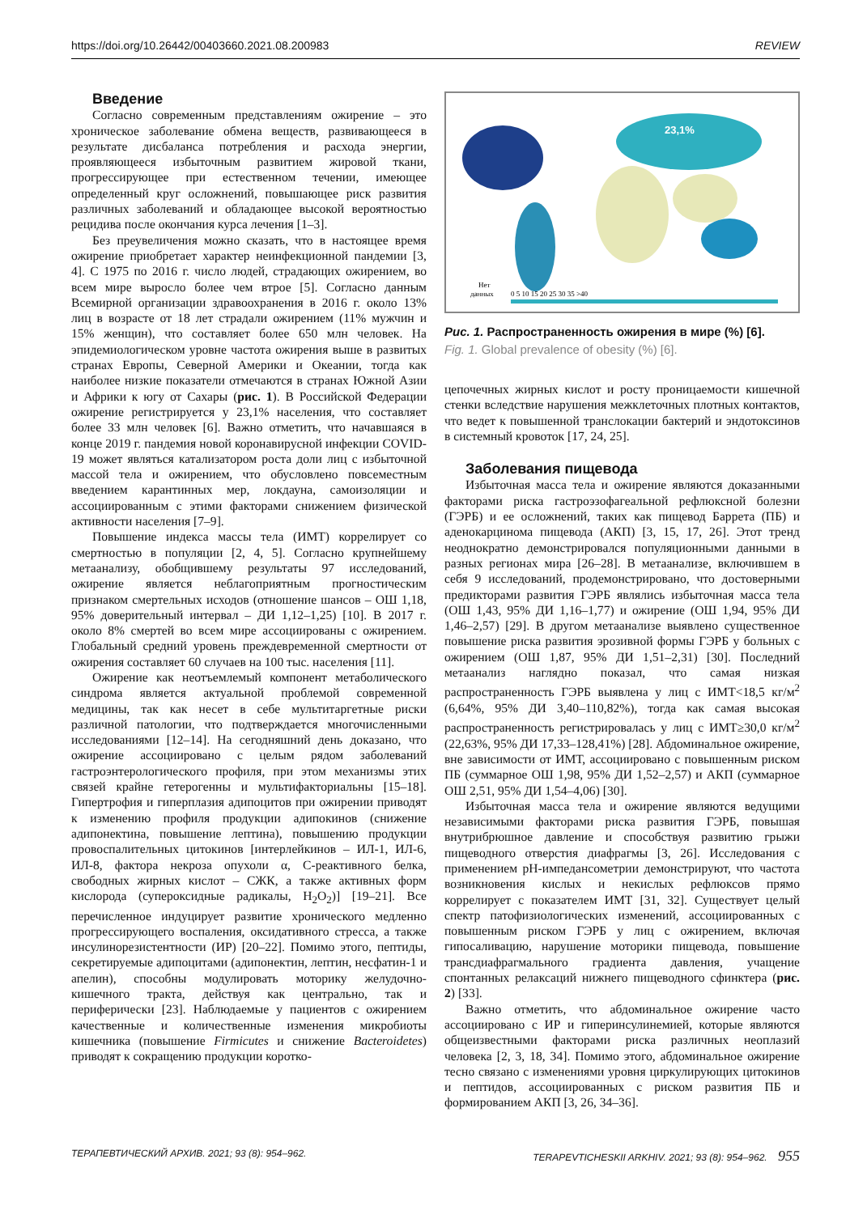https://doi.org/10.26442/00403660.2021.08.200983 REVIEW
Введение
Согласно современным представлениям ожирение – это хроническое заболевание обмена веществ, развивающееся в результате дисбаланса потребления и расхода энергии, проявляющееся избыточным развитием жировой ткани, прогрессирующее при естественном течении, имеющее определенный круг осложнений, повышающее риск развития различных заболеваний и обладающее высокой вероятностью рецидива после окончания курса лечения [1–3].
Без преувеличения можно сказать, что в настоящее время ожирение приобретает характер неинфекционной пандемии [3, 4]. С 1975 по 2016 г. число людей, страдающих ожирением, во всем мире выросло более чем втрое [5]. Согласно данным Всемирной организации здравоохранения в 2016 г. около 13% лиц в возрасте от 18 лет страдали ожирением (11% мужчин и 15% женщин), что составляет более 650 млн человек. На эпидемиологическом уровне частота ожирения выше в развитых странах Европы, Северной Америки и Океании, тогда как наиболее низкие показатели отмечаются в странах Южной Азии и Африки к югу от Сахары (рис. 1). В Российской Федерации ожирение регистрируется у 23,1% населения, что составляет более 33 млн человек [6]. Важно отметить, что начавшаяся в конце 2019 г. пандемия новой коронавирусной инфекции COVID-19 может являться катализатором роста доли лиц с избыточной массой тела и ожирением, что обусловлено повсеместным введением карантинных мер, локдауна, самоизоляции и ассоциированным с этими факторами снижением физической активности населения [7–9].
Повышение индекса массы тела (ИМТ) коррелирует со смертностью в популяции [2, 4, 5]. Согласно крупнейшему метаанализу, обобщившему результаты 97 исследований, ожирение является неблагоприятным прогностическим признаком смертельных исходов (отношение шансов – ОШ 1,18, 95% доверительный интервал – ДИ 1,12–1,25) [10]. В 2017 г. около 8% смертей во всем мире ассоциированы с ожирением. Глобальный средний уровень преждевременной смертности от ожирения составляет 60 случаев на 100 тыс. населения [11].
Ожирение как неотъемлемый компонент метаболического синдрома является актуальной проблемой современной медицины, так как несет в себе мультитаргетные риски различной патологии, что подтверждается многочисленными исследованиями [12–14]. На сегодняшний день доказано, что ожирение ассоциировано с целым рядом заболеваний гастроэнтерологического профиля, при этом механизмы этих связей крайне гетерогенны и мультифакториальны [15–18]. Гипертрофия и гиперплазия адипоцитов при ожирении приводят к изменению профиля продукции адипокинов (снижение адипонектина, повышение лептина), повышению продукции провоспалительных цитокинов [интерлейкинов – ИЛ-1, ИЛ-6, ИЛ-8, фактора некроза опухоли α, С-реактивного белка, свободных жирных кислот – СЖК, а также активных форм кислорода (супероксидные радикалы, H<sub>2</sub>O<sub>2</sub>)] [19–21]. Все перечисленное индуцирует развитие хронического медленно прогрессирующего воспаления, оксидативного стресса, а также инсулинорезистентности (ИР) [20–22]. Помимо этого, пептиды, секретируемые адипоцитами (адипонектин, лептин, несфатин-1 и апелин), способны модулировать моторику желудочно-кишечного тракта, действуя как централ­ьно, так и периферически [23]. Наблюдаемые у пациентов с ожирением качественные и количественные изменения микробиоты кишечника (повышение Firmicutes и снижение Bacteroidetes) приводят к сокращению продукции коротко-
23,1%
Нет
данных
0 5 10 15 20 25 30 35 >40
Рис. 1. Распространенность ожирения в мире (%) [6].
Fig. 1. Global prevalence of obesity (%) [6].
цепочечных жирных кислот и росту проницаемости кишечной стенки вследствие нарушения межклеточных плотных контактов, что ведет к повышенной транслокации бактерий и эндотоксинов в системный кровоток [17, 24, 25].
Заболевания пищевода
Избыточная масса тела и ожирение являются доказанными факторами риска гастроэзофагеальной рефлюксной болезни (ГЭРБ) и ее осложнений, таких как пищевод Баррета (ПБ) и аденокарцинома пищевода (АКП) [3, 15, 17, 26]. Этот тренд неоднократно демонстрировался популяционными данными в разных регионах мира [26–28]. В метаанализе, включившем в себя 9 исследований, продемонстрировано, что достоверными предикторами развития ГЭРБ являлись избыточная масса тела (ОШ 1,43, 95% ДИ 1,16–1,77) и ожирение (ОШ 1,94, 95% ДИ 1,46–2,57) [29]. В другом метаанализе выявлено существенное повышение риска развития эрозивной формы ГЭРБ у больных с ожирением (ОШ 1,87, 95% ДИ 1,51–2,31) [30]. Последний метаанализ наглядно показал, что самая низкая распространенность ГЭРБ выявлена у лиц с ИМТ<18,5 кг/м<sup>2</sup> (6,64%, 95% ДИ 3,40–110,82%), тогда как самая высокая распространенность регистрировалась у лиц с ИМТ≥30,0 кг/м<sup>2</sup> (22,63%, 95% ДИ 17,33–128,41%) [28]. Абдоминальное ожирение, вне зависимости от ИМТ, ассоциировано с повышенным риском ПБ (суммарное ОШ 1,98, 95% ДИ 1,52–2,57) и АКП (суммарное ОШ 2,51, 95% ДИ 1,54–4,06) [30].
Избыточная масса тела и ожирение являются ведущими независимыми факторами риска развития ГЭРБ, повышая внутрибрюшное давление и способствуя развитию грыжи пищеводного отверстия диафрагмы [3, 26]. Исследования с применением рН-импедансометрии демонстрируют, что частота возникновения кислых и некислых рефлюксов прямо коррелирует с показателем ИМТ [31, 32]. Существует целый спектр патофизиологических изменений, ассоциированных с повышенным риском ГЭРБ у лиц с ожирением, включая гипосаливацию, нарушение моторики пищевода, повышение трансдиафрагмального градиента давления, учащение спонтанных релаксаций нижнего пищеводного сфинктера (рис. 2) [33].
Важно отметить, что абдоминальное ожирение часто ассоциировано с ИР и гиперинсулинемией, которые являются общеизвестными факторами риска различных неоплазий человека [2, 3, 18, 34]. Помимо этого, абдоминальное ожирение тесно связано с изменениями уровня циркулирующих цитокинов и пептидов, ассоциированных с риском развития ПБ и формированием АКП [3, 26, 34–36].
ТЕРАПЕВТИЧЕСКИЙ АРХИВ. 2021; 93 (8): 954–962. TERAPEVTICHESKII ARKHIV. 2021; 93 (8): 954–962. 955